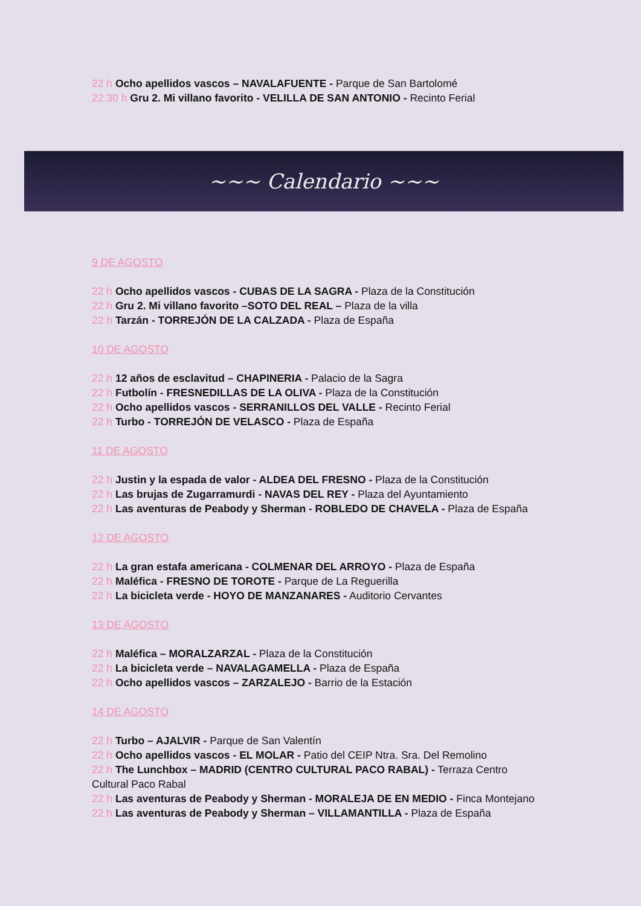22 h Ocho apellidos vascos – NAVALAFUENTE - Parque de San Bartolomé
22.30 h Gru 2. Mi villano favorito - VELILLA DE SAN ANTONIO - Recinto Ferial
~~~ Calendario ~~~
9 DE AGOSTO
22 h Ocho apellidos vascos - CUBAS DE LA SAGRA - Plaza de la Constitución
22 h Gru 2. Mi villano favorito –SOTO DEL REAL – Plaza de la villa
22 h Tarzán - TORREJÓN DE LA CALZADA - Plaza de España
10 DE AGOSTO
22 h 12 años de esclavitud – CHAPINERIA - Palacio de la Sagra
22 h Futbolín - FRESNEDILLAS DE LA OLIVA - Plaza de la Constitución
22 h Ocho apellidos vascos - SERRANILLOS DEL VALLE - Recinto Ferial
22 h Turbo - TORREJÓN DE VELASCO - Plaza de España
11 DE AGOSTO
22 h Justin y la espada de valor - ALDEA DEL FRESNO - Plaza de la Constitución
22 h Las brujas de Zugarramurdi - NAVAS DEL REY - Plaza del Ayuntamiento
22 h Las aventuras de Peabody y Sherman - ROBLEDO DE CHAVELA - Plaza de España
12 DE AGOSTO
22 h La gran estafa americana - COLMENAR DEL ARROYO - Plaza de España
22 h Maléfica - FRESNO DE TOROTE - Parque de La Reguerilla
22 h La bicicleta verde - HOYO DE MANZANARES - Auditorio Cervantes
13 DE AGOSTO
22 h Maléfica – MORALZARZAL - Plaza de la Constitución
22 h La bicicleta verde – NAVALAGAMELLA - Plaza de España
22 h Ocho apellidos vascos – ZARZALEJO - Barrio de la Estación
14 DE AGOSTO
22 h Turbo – AJALVIR - Parque de San Valentín
22 h Ocho apellidos vascos - EL MOLAR - Patio del CEIP Ntra. Sra. Del Remolino
22 h The Lunchbox – MADRID (CENTRO CULTURAL PACO RABAL) - Terraza Centro Cultural Paco Rabal
22 h Las aventuras de Peabody y Sherman - MORALEJA DE EN MEDIO - Finca Montejano
22 h Las aventuras de Peabody y Sherman – VILLAMANTILLA - Plaza de España